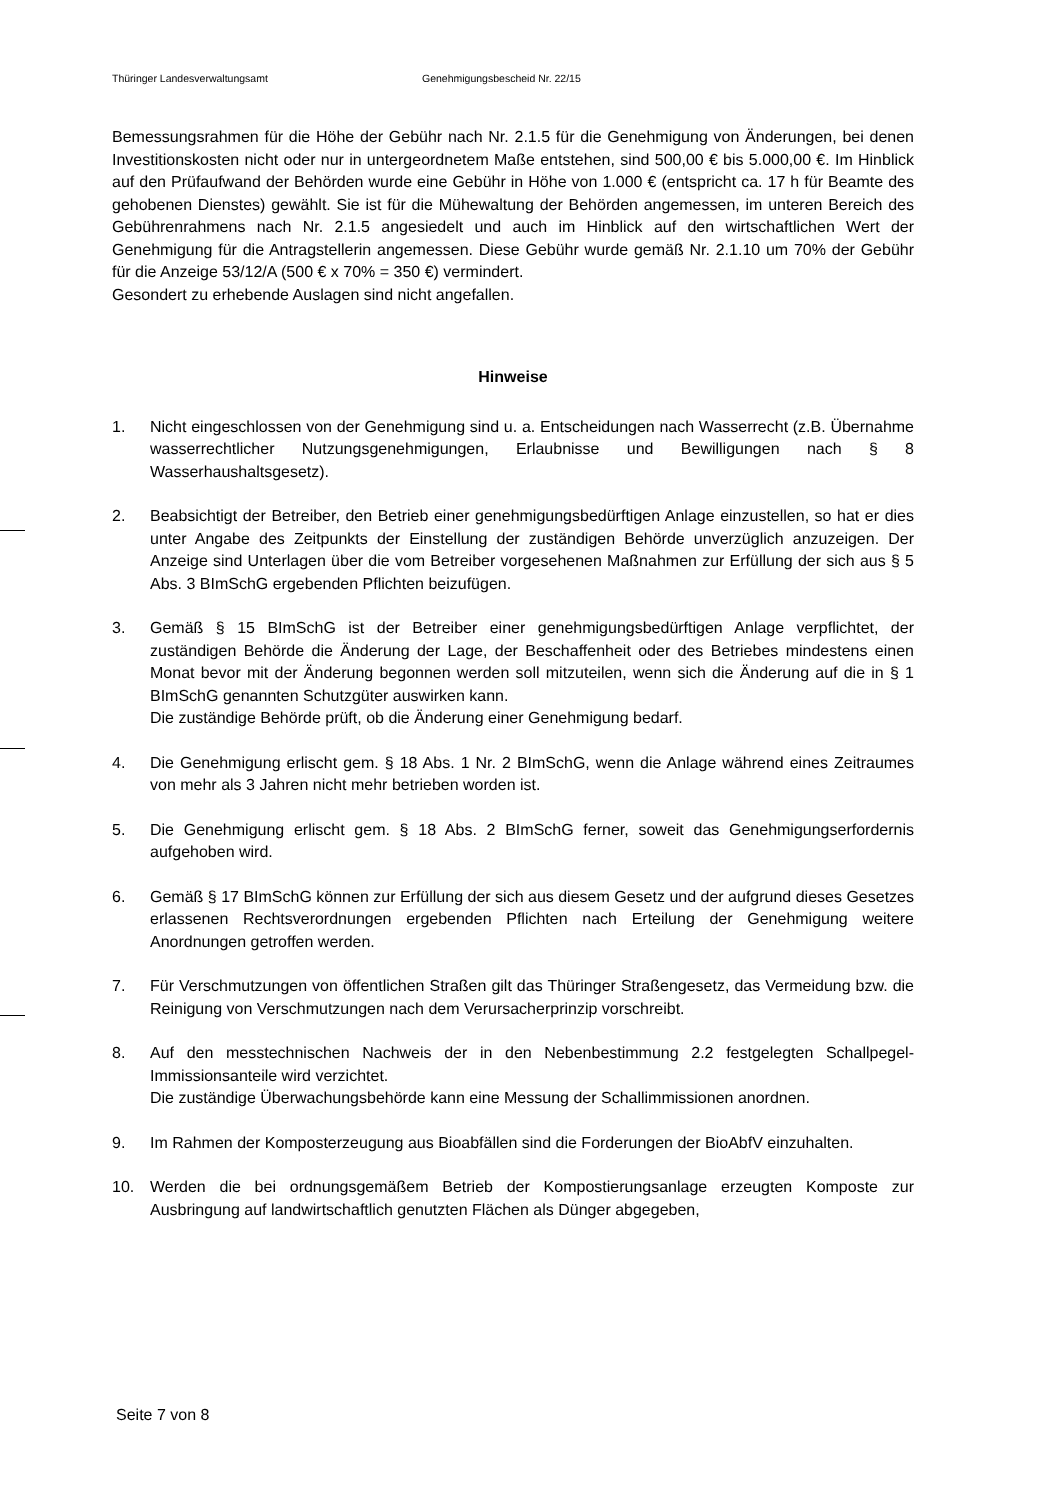Thüringer Landesverwaltungsamt Genehmigungsbescheid Nr. 22/15
Bemessungsrahmen für die Höhe der Gebühr nach Nr. 2.1.5 für die Genehmigung von Änderungen, bei denen Investitionskosten nicht oder nur in untergeordnetem Maße entstehen, sind 500,00 € bis 5.000,00 €. Im Hinblick auf den Prüfaufwand der Behörden wurde eine Gebühr in Höhe von 1.000 € (entspricht ca. 17 h für Beamte des gehobenen Dienstes) gewählt. Sie ist für die Mühewaltung der Behörden angemessen, im unteren Bereich des Gebührenrahmens nach Nr. 2.1.5 angesiedelt und auch im Hinblick auf den wirtschaftlichen Wert der Genehmigung für die Antragstellerin angemessen. Diese Gebühr wurde gemäß Nr. 2.1.10 um 70% der Gebühr für die Anzeige 53/12/A (500 € x 70% = 350 €) vermindert.
Gesondert zu erhebende Auslagen sind nicht angefallen.
Hinweise
1. Nicht eingeschlossen von der Genehmigung sind u. a. Entscheidungen nach Wasserrecht (z.B. Übernahme wasserrechtlicher Nutzungsgenehmigungen, Erlaubnisse und Bewilligungen nach § 8 Wasserhaushaltsgesetz).
2. Beabsichtigt der Betreiber, den Betrieb einer genehmigungsbedürftigen Anlage einzustellen, so hat er dies unter Angabe des Zeitpunkts der Einstellung der zuständigen Behörde unverzüglich anzuzeigen. Der Anzeige sind Unterlagen über die vom Betreiber vorgesehenen Maßnahmen zur Erfüllung der sich aus § 5 Abs. 3 BImSchG ergebenden Pflichten beizufügen.
3. Gemäß § 15 BImSchG ist der Betreiber einer genehmigungsbedürftigen Anlage verpflichtet, der zuständigen Behörde die Änderung der Lage, der Beschaffenheit oder des Betriebes mindestens einen Monat bevor mit der Änderung begonnen werden soll mitzuteilen, wenn sich die Änderung auf die in § 1 BImSchG genannten Schutzgüter auswirken kann.
Die zuständige Behörde prüft, ob die Änderung einer Genehmigung bedarf.
4. Die Genehmigung erlischt gem. § 18 Abs. 1 Nr. 2 BImSchG, wenn die Anlage während eines Zeitraumes von mehr als 3 Jahren nicht mehr betrieben worden ist.
5. Die Genehmigung erlischt gem. § 18 Abs. 2 BImSchG ferner, soweit das Genehmigungserfordernis aufgehoben wird.
6. Gemäß § 17 BImSchG können zur Erfüllung der sich aus diesem Gesetz und der aufgrund dieses Gesetzes erlassenen Rechtsverordnungen ergebenden Pflichten nach Erteilung der Genehmigung weitere Anordnungen getroffen werden.
7. Für Verschmutzungen von öffentlichen Straßen gilt das Thüringer Straßengesetz, das Vermeidung bzw. die Reinigung von Verschmutzungen nach dem Verursacherprinzip vorschreibt.
8. Auf den messtechnischen Nachweis der in den Nebenbestimmung 2.2 festgelegten Schallpegel-Immissionsanteile wird verzichtet.
Die zuständige Überwachungsbehörde kann eine Messung der Schallimmissionen anordnen.
9. Im Rahmen der Komposterzeugung aus Bioabfällen sind die Forderungen der BioAbfV einzuhalten.
10. Werden die bei ordnungsgemäßem Betrieb der Kompostierungsanlage erzeugten Komposte zur Ausbringung auf landwirtschaftlich genutzten Flächen als Dünger abgegeben,
Seite 7 von 8